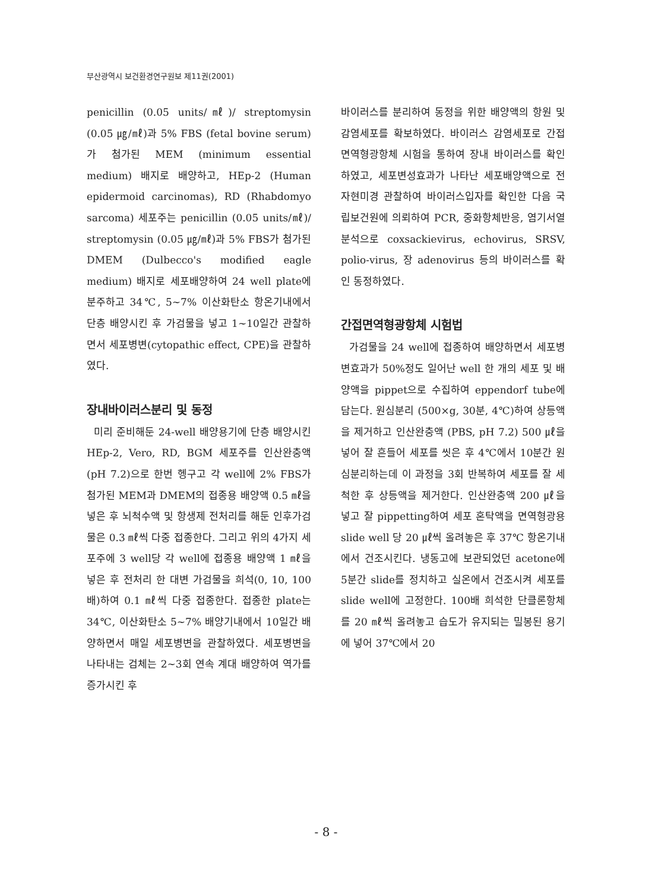부산광역시 보건환경연구원보 제11권(2001)
penicillin (0.05 units/㎖)/ streptomysin (0.05 ㎍/㎖)과 5% FBS (fetal bovine serum)가 첨가된 MEM (minimum essential medium) 배지로 배양하고, HEp-2 (Human epidermoid carcinomas), RD (Rhabdomyo sarcoma) 세포주는 penicillin (0.05 units/㎖)/ streptomysin (0.05 ㎍/㎖)과 5% FBS가 첨가된 DMEM (Dulbecco's modified eagle medium) 배지로 세포배양하여 24 well plate에 분주하고 34℃, 5~7% 이산화탄소 항온기내에서 단층 배양시킨 후 가검물을 넣고 1~10일간 관찰하면서 세포병변(cytopathic effect, CPE)을 관찰하였다.
장내바이러스분리 및 동정
미리 준비해둔 24-well 배양용기에 단층 배양시킨 HEp-2, Vero, RD, BGM 세포주를 인산완충액 (pH 7.2)으로 한번 헹구고 각 well에 2% FBS가 첨가된 MEM과 DMEM의 접종용 배양액 0.5 ㎖을 넣은 후 뇌척수액 및 항생제 전처리를 해둔 인후가검물은 0.3 ㎖씩 다중 접종한다. 그리고 위의 4가지 세포주에 3 well당 각 well에 접종용 배양액 1 ㎖을 넣은 후 전처리 한 대변 가검물을 희석(0, 10, 100배)하여 0.1 ㎖씩 다중 접종한다. 접종한 plate는 34℃, 이산화탄소 5~7% 배양기내에서 10일간 배양하면서 매일 세포병변을 관찰하였다. 세포병변을 나타내는 검체는 2~3회 연속 계대 배양하여 역가를 증가시킨 후
바이러스를 분리하여 동정을 위한 배양액의 항원 및 감염세포를 확보하였다. 바이러스 감염세포로 간접면역형광항체 시험을 통하여 장내 바이러스를 확인하였고, 세포변성효과가 나타난 세포배양액으로 전자현미경 관찰하여 바이러스입자를 확인한 다음 국립보건원에 의뢰하여 PCR, 중화항체반응, 염기서열분석으로 coxsackievirus, echovirus, SRSV, polio-virus, 장 adenovirus 등의 바이러스를 확인 동정하였다.
간접면역형광항체 시험법
가검물을 24 well에 접종하여 배양하면서 세포병변효과가 50%정도 일어난 well 한 개의 세포 및 배양액을 pippet으로 수집하여 eppendorf tube에 담는다. 원심분리 (500×g, 30분, 4℃)하여 상등액을 제거하고 인산완충액 (PBS, pH 7.2) 500 ㎕을 넣어 잘 흔들어 세포를 씻은 후 4℃에서 10분간 원심분리하는데 이 과정을 3회 반복하여 세포를 잘 세척한 후 상등액을 제거한다. 인산완충액 200 ㎕을 넣고 잘 pippetting하여 세포 혼탁액을 면역형광용 slide well 당 20 ㎕씩 올려놓은 후 37℃ 항온기내에서 건조시킨다. 냉동고에 보관되었던 acetone에 5분간 slide를 정치하고 실온에서 건조시켜 세포를 slide well에 고정한다. 100배 희석한 단클론항체를 20 ㎖씩 올려놓고 습도가 유지되는 밀봉된 용기에 넣어 37℃에서 20
- 8 -